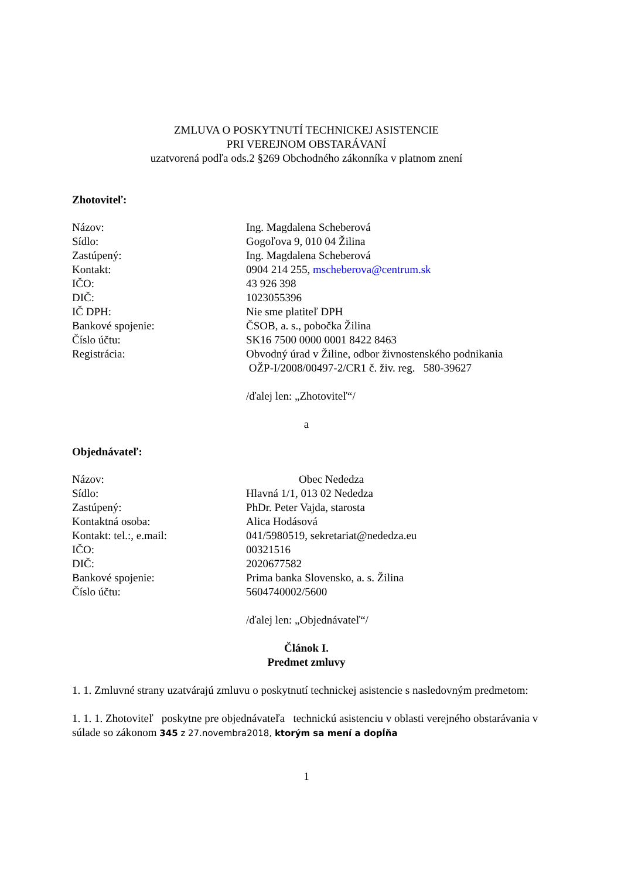ZMLUVA O POSKYTNUTÍ TECHNICKEJ ASISTENCIE
PRI VEREJNOM OBSTARÁVANÍ
uzatvorená podľa ods.2 §269 Obchodného zákonníka v platnom znení
Zhotoviteľ:
Názov: Ing. Magdalena Scheberová
Sídlo: Gogoľova 9, 010 04 Žilina
Zastúpený: Ing. Magdalena Scheberová
Kontakt: 0904 214 255, mscheberova@centrum.sk
IČO: 43 926 398
DIČ: 1023055396
IČ DPH: Nie sme platiteľ DPH
Bankové spojenie: ČSOB, a. s., pobočka Žilina
Číslo účtu: SK16 7500 0000 0001 8422 8463
Registrácia: Obvodný úrad v Žiline, odbor živnostenského podnikania
OŽP-I/2008/00497-2/CR1 č. živ. reg. 580-39627
/ďalej len: „Zhotoviteľ“/
a
Objednávateľ:
Názov: Obec Nededza
Sídlo: Hlavná 1/1, 013 02 Nededza
Zastúpený: PhDr. Peter Vajda, starosta
Kontaktná osoba: Alica Hodásová
Kontakt: tel.:, e.mail: 041/5980519, sekretariat@nededza.eu
IČO: 00321516
DIČ: 2020677582
Bankové spojenie: Prima banka Slovensko, a. s. Žilina
Číslo účtu: 5604740002/5600
/ďalej len: „Objednávateľ“/
Článok I.
Predmet zmluvy
1. 1. Zmluvné strany uzatvárajú zmluvu o poskytnutí technickej asistencie s nasledovným predmetom:
1. 1. 1. Zhotoviteľ poskytne pre objednávateľa technickú asistenciu v oblasti verejného obstarávania v súlade so zákonom 345 z 27.novembra2018, ktorým sa mení a dopĺňa
1